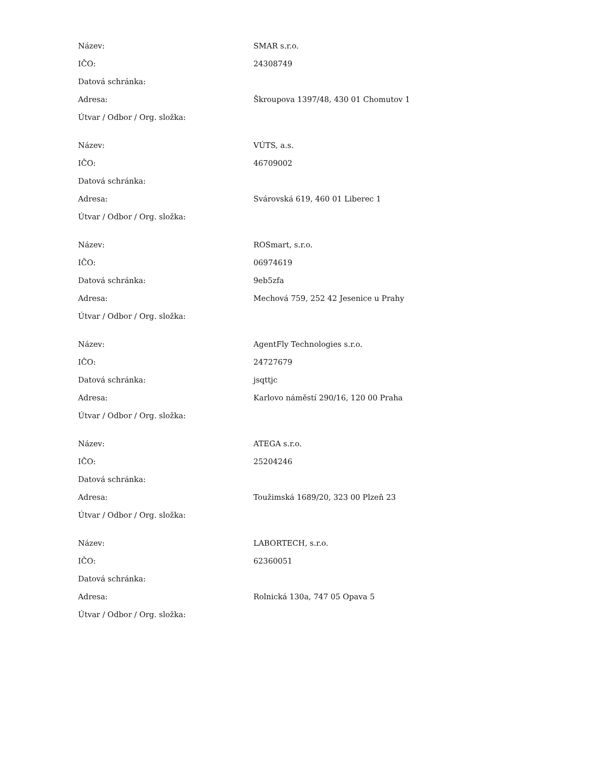| Název: | SMAR s.r.o. |
| IČO: | 24308749 |
| Datová schránka: | |
| Adresa: | Škroupova 1397/48, 430 01 Chomutov 1 |
| Útvar / Odbor / Org. složka: | |
| Název: | VÚTS, a.s. |
| IČO: | 46709002 |
| Datová schránka: | |
| Adresa: | Svárovská 619, 460 01 Liberec 1 |
| Útvar / Odbor / Org. složka: | |
| Název: | ROSmart, s.r.o. |
| IČO: | 06974619 |
| Datová schránka: | 9eb5zfa |
| Adresa: | Mechová 759, 252 42 Jesenice u Prahy |
| Útvar / Odbor / Org. složka: | |
| Název: | AgentFly Technologies s.r.o. |
| IČO: | 24727679 |
| Datová schránka: | jsqttjc |
| Adresa: | Karlovo náměstí 290/16, 120 00 Praha |
| Útvar / Odbor / Org. složka: | |
| Název: | ATEGA s.r.o. |
| IČO: | 25204246 |
| Datová schránka: | |
| Adresa: | Toužimská 1689/20, 323 00 Plzeň 23 |
| Útvar / Odbor / Org. složka: | |
| Název: | LABORTECH, s.r.o. |
| IČO: | 62360051 |
| Datová schránka: | |
| Adresa: | Rolnická 130a, 747 05 Opava 5 |
| Útvar / Odbor / Org. složka: | |